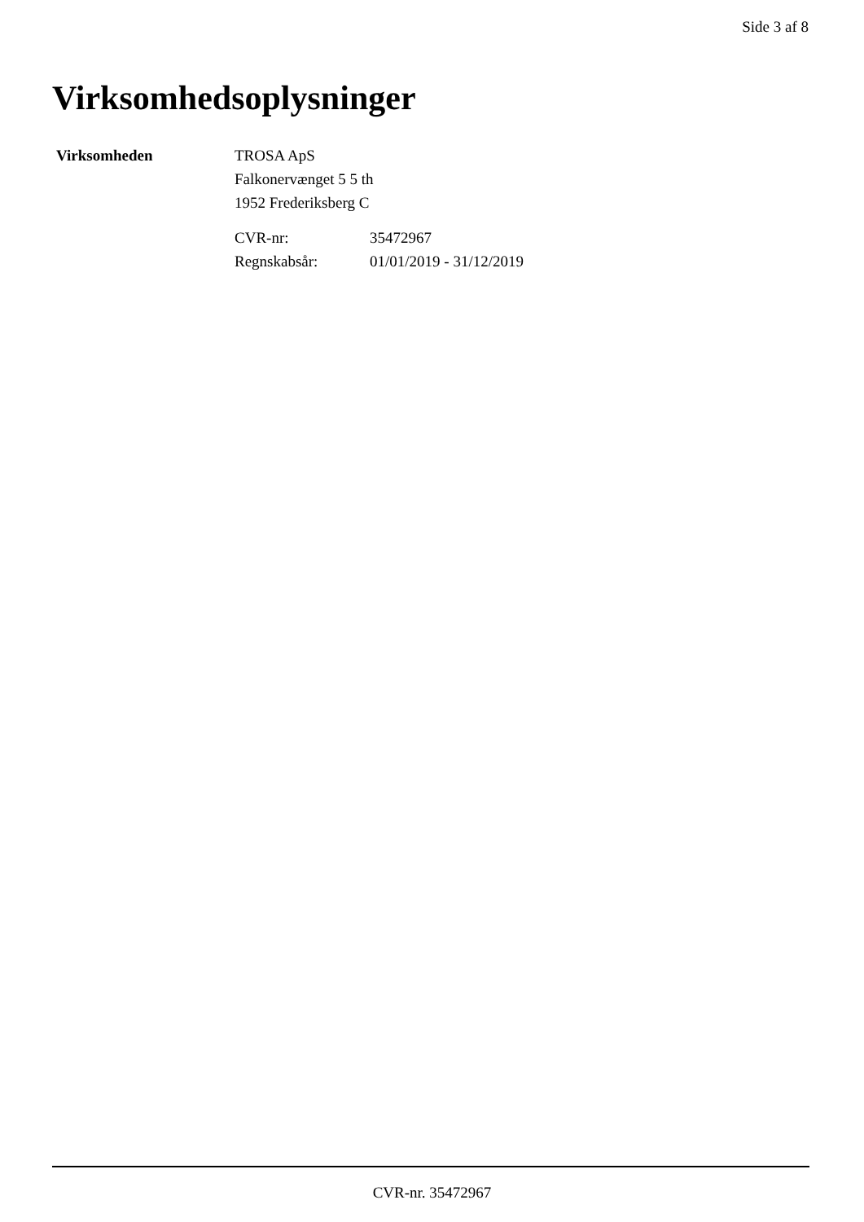Side 3 af 8
Virksomhedsoplysninger
Virksomheden TROSA ApS
Falkonervænget 5 5 th
1952 Frederiksberg C
CVR-nr: 35472967 Regnskabsår: 01/01/2019 - 31/12/2019
CVR-nr. 35472967